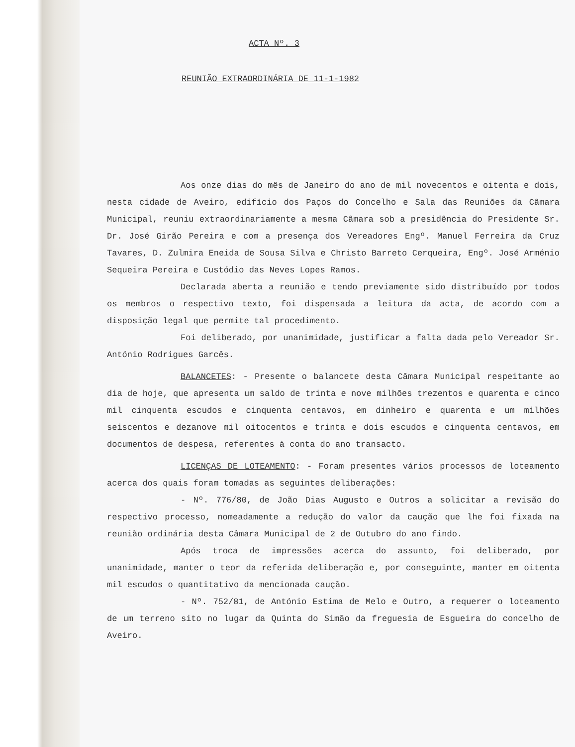ACTA Nº. 3
REUNIÃO EXTRAORDINÁRIA DE 11-1-1982
Aos onze dias do mês de Janeiro do ano de mil novecentos e oitenta e dois, nesta cidade de Aveiro, edifício dos Paços do Concelho e Sala das Reuniões da Câmara Municipal, reuniu extraordinariamente a mesma Câmara sob a presidência do Presidente Sr. Dr. José Girão Pereira e com a presença dos Vereadores Engº. Manuel Ferreira da Cruz Tavares, D. Zulmira Eneida de Sousa Silva e Christo Barreto Cerqueira, Engº. José Arménio Sequeira Pereira e Custódio das Neves Lopes Ramos.
Declarada aberta a reunião e tendo previamente sido distribuído por todos os membros o respectivo texto, foi dispensada a leitura da acta, de acordo com a disposição legal que permite tal procedimento.
Foi deliberado, por unanimidade, justificar a falta dada pelo Vereador Sr. António Rodrigues Garcês.
BALANCETES: - Presente o balancete desta Câmara Municipal respeitante ao dia de hoje, que apresenta um saldo de trinta e nove milhões trezentos e quarenta e cinco mil cinquenta escudos e cinquenta centavos, em dinheiro e quarenta e um milhões seiscentos e dezanove mil oitocentos e trinta e dois escudos e cinquenta centavos, em documentos de despesa, referentes à conta do ano transacto.
LICENÇAS DE LOTEAMENTO: - Foram presentes vários processos de loteamento acerca dos quais foram tomadas as seguintes deliberações:
- Nº. 776/80, de João Dias Augusto e Outros a solicitar a revisão do respectivo processo, nomeadamente a redução do valor da caução que lhe foi fixada na reunião ordinária desta Câmara Municipal de 2 de Outubro do ano findo.
Após troca de impressões acerca do assunto, foi deliberado, por unanimidade, manter o teor da referida deliberação e, por conseguinte, manter em oitenta mil escudos o quantitativo da mencionada caução.
- Nº. 752/81, de António Estima de Melo e Outro, a requerer o loteamento de um terreno sito no lugar da Quinta do Simão da freguesia de Esgueira do concelho de Aveiro.